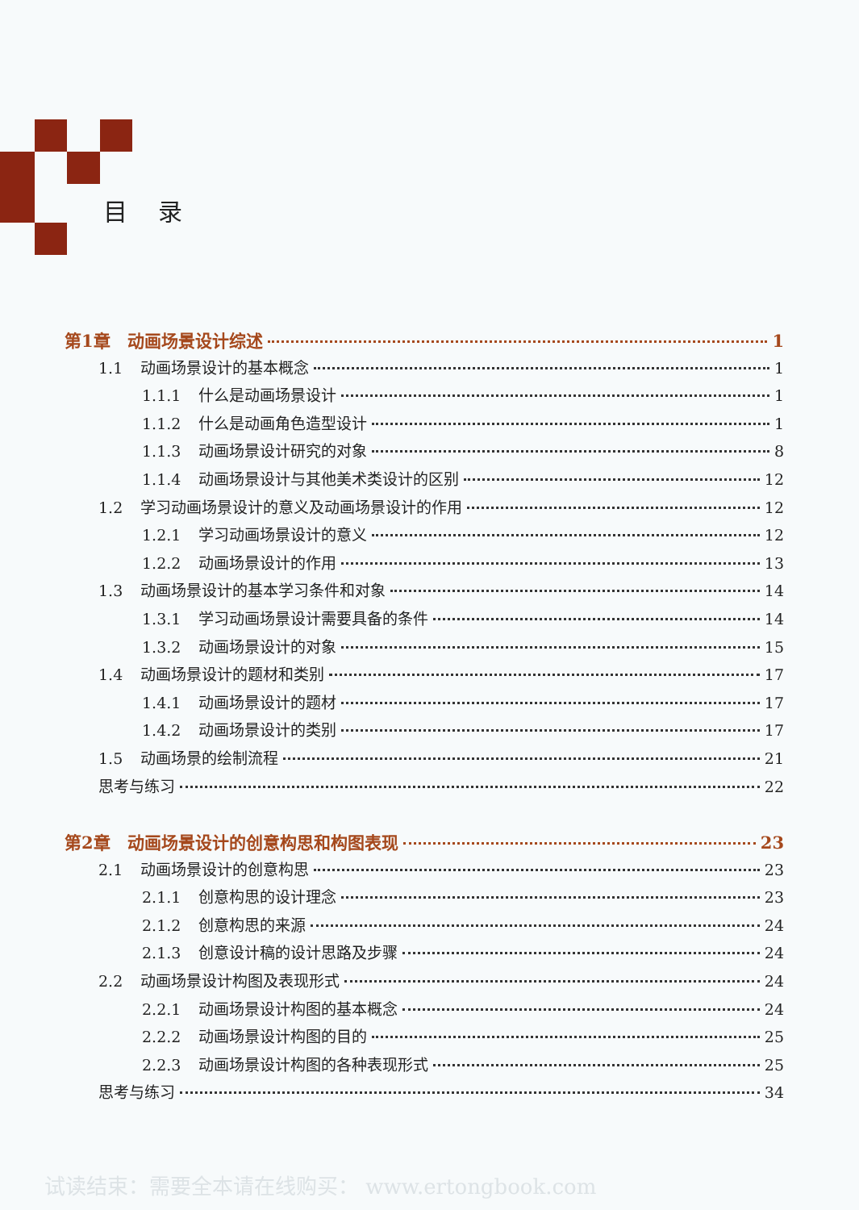目 录
第1章　动画场景设计综述 1
1.1 动画场景设计的基本概念 1
1.1.1 什么是动画场景设计 1
1.1.2 什么是动画角色造型设计 1
1.1.3 动画场景设计研究的对象 8
1.1.4 动画场景设计与其他美术类设计的区别 12
1.2 学习动画场景设计的意义及动画场景设计的作用 12
1.2.1 学习动画场景设计的意义 12
1.2.2 动画场景设计的作用 13
1.3 动画场景设计的基本学习条件和对象 14
1.3.1 学习动画场景设计需要具备的条件 14
1.3.2 动画场景设计的对象 15
1.4 动画场景设计的题材和类别 17
1.4.1 动画场景设计的题材 17
1.4.2 动画场景设计的类别 17
1.5 动画场景的绘制流程 21
思考与练习 22
第2章　动画场景设计的创意构思和构图表现 23
2.1 动画场景设计的创意构思 23
2.1.1 创意构思的设计理念 23
2.1.2 创意构思的来源 24
2.1.3 创意设计稿的设计思路及步骤 24
2.2 动画场景设计构图及表现形式 24
2.2.1 动画场景设计构图的基本概念 24
2.2.2 动画场景设计构图的目的 25
2.2.3 动画场景设计构图的各种表现形式 25
思考与练习 34
试读结束：需要全本请在线购买： www.ertongbook.com